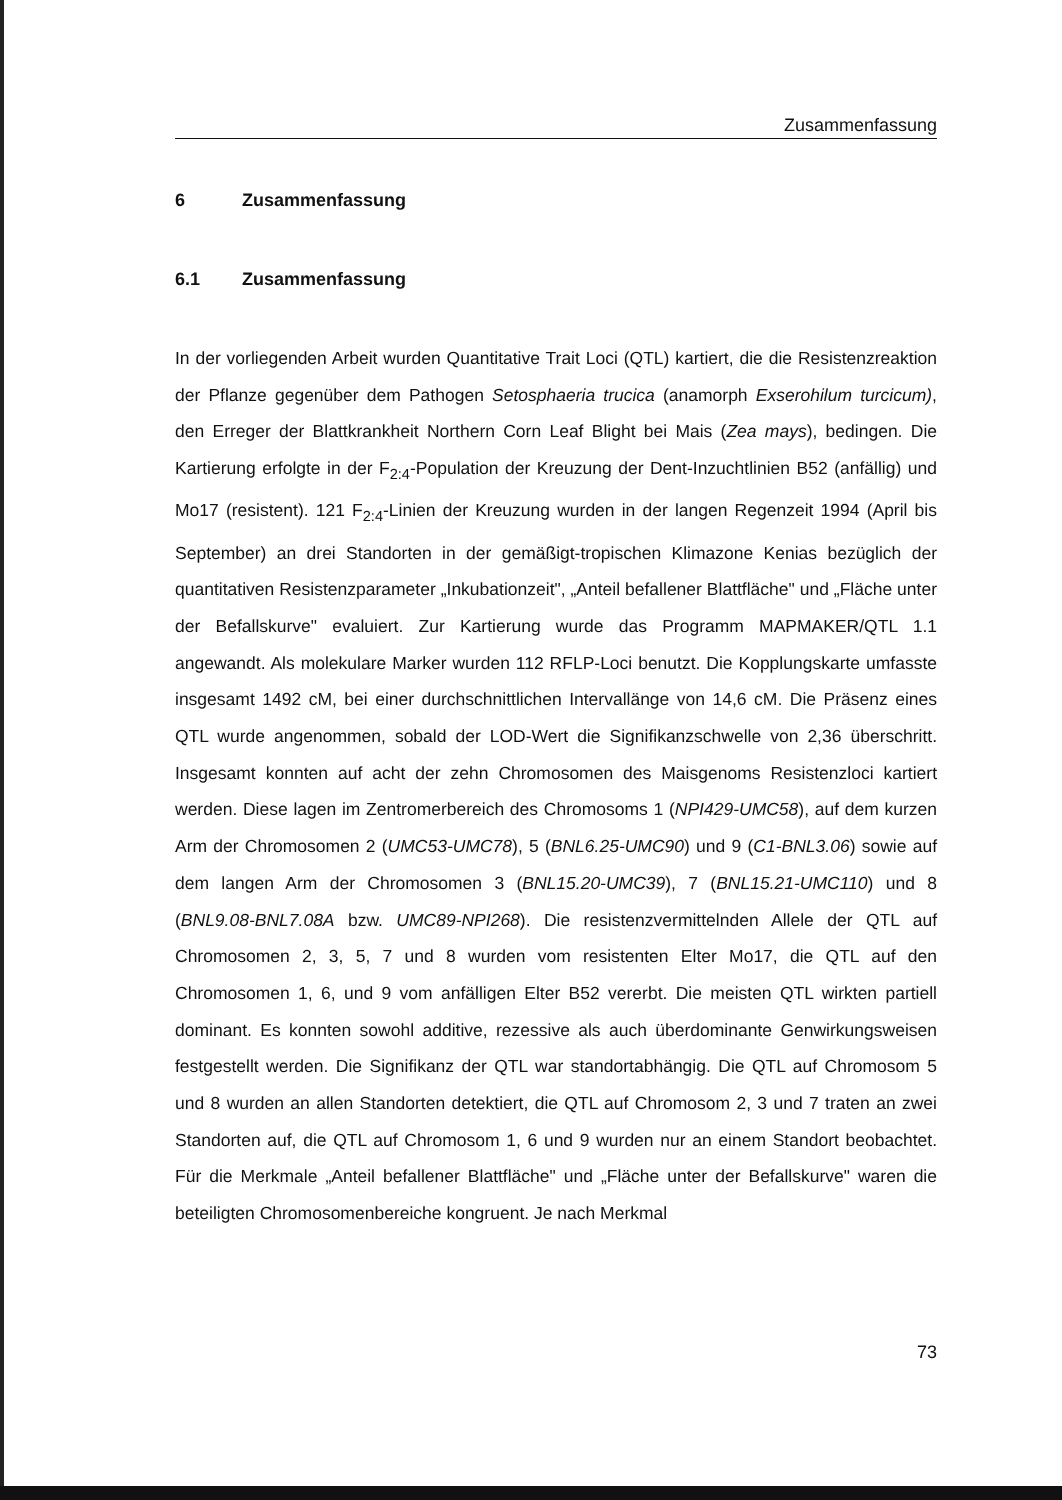Zusammenfassung
6 Zusammenfassung
6.1 Zusammenfassung
In der vorliegenden Arbeit wurden Quantitative Trait Loci (QTL) kartiert, die die Resistenzreaktion der Pflanze gegenüber dem Pathogen Setosphaeria trucica (anamorph Exserohilum turcicum), den Erreger der Blattkrankheit Northern Corn Leaf Blight bei Mais (Zea mays), bedingen. Die Kartierung erfolgte in der F<sub>2:4</sub>-Population der Kreuzung der Dent-Inzuchtlinien B52 (anfällig) und Mo17 (resistent). 121 F<sub>2:4</sub>-Linien der Kreuzung wurden in der langen Regenzeit 1994 (April bis September) an drei Standorten in der gemäßigt-tropischen Klimazone Kenias bezüglich der quantitativen Resistenzparameter „Inkubationzeit", „Anteil befallener Blattfläche" und „Fläche unter der Befallskurve" evaluiert. Zur Kartierung wurde das Programm MAPMAKER/QTL 1.1 angewandt. Als molekulare Marker wurden 112 RFLP-Loci benutzt. Die Kopplungskarte umfasste insgesamt 1492 cM, bei einer durchschnittlichen Intervallänge von 14,6 cM. Die Präsenz eines QTL wurde angenommen, sobald der LOD-Wert die Signifikanzschwelle von 2,36 überschritt. Insgesamt konnten auf acht der zehn Chromosomen des Maisgenoms Resistenzloci kartiert werden. Diese lagen im Zentromerbereich des Chromosoms 1 (NPI429-UMC58), auf dem kurzen Arm der Chromosomen 2 (UMC53-UMC78), 5 (BNL6.25-UMC90) und 9 (C1-BNL3.06) sowie auf dem langen Arm der Chromosomen 3 (BNL15.20-UMC39), 7 (BNL15.21-UMC110) und 8 (BNL9.08-BNL7.08A bzw. UMC89-NPI268). Die resistenzvermittelnden Allele der QTL auf Chromosomen 2, 3, 5, 7 und 8 wurden vom resistenten Elter Mo17, die QTL auf den Chromosomen 1, 6, und 9 vom anfälligen Elter B52 vererbt. Die meisten QTL wirkten partiell dominant. Es konnten sowohl additive, rezessive als auch überdominante Genwirkungsweisen festgestellt werden. Die Signifikanz der QTL war standortabhängig. Die QTL auf Chromosom 5 und 8 wurden an allen Standorten detektiert, die QTL auf Chromosom 2, 3 und 7 traten an zwei Standorten auf, die QTL auf Chromosom 1, 6 und 9 wurden nur an einem Standort beobachtet. Für die Merkmale „Anteil befallener Blattfläche" und „Fläche unter der Befallskurve" waren die beteiligten Chromosomenbereiche kongruent. Je nach Merkmal
73